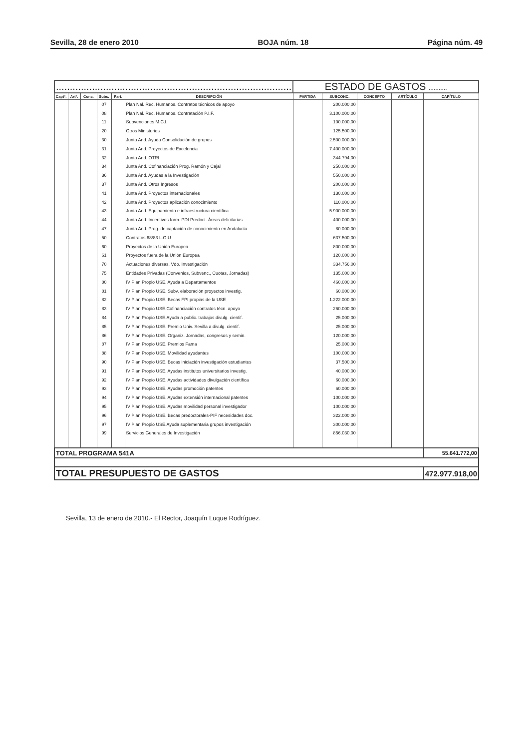Sevilla, 28 de enero 2010 BOJA núm. 18 Página núm. 49
| ..................................................................................... | | | | | | ESTADO DE GASTOS ........... | | | | |
| Captº. | Artº. | Conc. | Subc. | Part. | DESCRIPCIÓN | PARTIDA | SUBCONC. | CONCEPTO | ARTÍCULO | CAPÍTULO |
| | | | 07 | | Plan Nal. Rec. Humanos. Contratos técnicos de apoyo | | 200.000,00 | | | |
| | | | 08 | | Plan Nal. Rec. Humanos. Contratación P.I.F. | | 3.100.000,00 | | | |
| | | | 11 | | Subvenciones M.C.I. | | 100.000,00 | | | |
| | | | 20 | | Otros Ministerios | | 125.500,00 | | | |
| | | | 30 | | Junta And. Ayuda Consolidación de grupos | | 2.500.000,00 | | | |
| | | | 31 | | Junta And. Proyectos de Excelencia | | 7.400.000,00 | | | |
| | | | 32 | | Junta And. OTRI | | 344.794,00 | | | |
| | | | 34 | | Junta And. Cofinanciación Prog. Ramón y Cajal | | 250.000,00 | | | |
| | | | 36 | | Junta And. Ayudas a la Investigación | | 550.000,00 | | | |
| | | | 37 | | Junta And. Otros Ingresos | | 200.000,00 | | | |
| | | | 41 | | Junta And. Proyectos internacionales | | 130.000,00 | | | |
| | | | 42 | | Junta And. Proyectos aplicación conocimiento | | 110.000,00 | | | |
| | | | 43 | | Junta And. Equipamiento e infraestructura científica | | 5.900.000,00 | | | |
| | | | 44 | | Junta And. Incentivos form. PDI Predoct. Áreas deficitarias | | 400.000,00 | | | |
| | | | 47 | | Junta And. Prog. de captación de conocimiento en Andalucía | | 80.000,00 | | | |
| | | | 50 | | Contratos 68/83 L.O.U | | 637.500,00 | | | |
| | | | 60 | | Proyectos de la Unión Europea | | 800.000,00 | | | |
| | | | 61 | | Proyectos fuera de la Unión Europea | | 120.000,00 | | | |
| | | | 70 | | Actuaciones diversas. Vdo. Investigación | | 334.756,00 | | | |
| | | | 75 | | Entidades Privadas (Convenios, Subvenc., Cuotas, Jornadas) | | 135.000,00 | | | |
| | | | 80 | | IV Plan Propio USE. Ayuda a Departamentos | | 460.000,00 | | | |
| | | | 81 | | IV Plan Propio USE. Subv. elaboración proyectos investig. | | 60.000,00 | | | |
| | | | 82 | | IV Plan Propio USE. Becas FPI propias de la USE | | 1.222.000,00 | | | |
| | | | 83 | | IV Plan Propio USE.Cofinanciación contratos técn. apoyo | | 260.000,00 | | | |
| | | | 84 | | IV Plan Propio USE.Ayuda a public. trabajos divulg. cientif. | | 25.000,00 | | | |
| | | | 85 | | IV Plan Propio USE. Premio Univ. Sevilla a divulg. cientif. | | 25.000,00 | | | |
| | | | 86 | | IV Plan Propio USE. Organiz. Jornadas, congresos y semin. | | 120.000,00 | | | |
| | | | 87 | | IV Plan Propio USE. Premios Fama | | 25.000,00 | | | |
| | | | 88 | | IV Plan Propio USE. Movilidad ayudantes | | 100.000,00 | | | |
| | | | 90 | | IV Plan Propio USE. Becas iniciación investigación estudiantes | | 37.500,00 | | | |
| | | | 91 | | IV Plan Propio USE. Ayudas institutos universitarios investig. | | 40.000,00 | | | |
| | | | 92 | | IV Plan Propio USE. Ayudas actividades divulgación científica | | 60.000,00 | | | |
| | | | 93 | | IV Plan Propio USE. Ayudas promoción patentes | | 60.000,00 | | | |
| | | | 94 | | IV Plan Propio USE. Ayudas extensión internacional patentes | | 100.000,00 | | | |
| | | | 95 | | IV Plan Propio USE. Ayudas movilidad personal investigador | | 100.000,00 | | | |
| | | | 96 | | IV Plan Propio USE. Becas predoctorales-PIF necesidades doc. | | 322.000,00 | | | |
| | | | 97 | | IV Plan Propio USE.Ayuda suplementaria grupos investigación | | 300.000,00 | | | |
| | | | 99 | | Servicios Generales de Investigación | | 856.030,00 | | | |
| TOTAL PROGRAMA 541A | | | | | | | | | | 55.641.772,00 |
| TOTAL PRESUPUESTO DE GASTOS | | | | | | | | | | 472.977.918,00 |
Sevilla, 13 de enero de 2010.- El Rector, Joaquín Luque Rodríguez.